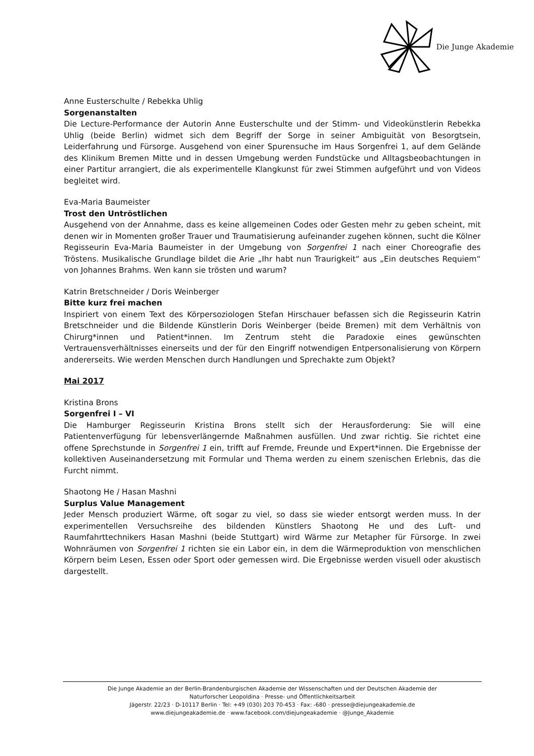Die Junge Akademie
Anne Eusterschulte / Rebekka Uhlig
Sorgenanstalten
Die Lecture-Performance der Autorin Anne Eusterschulte und der Stimm- und Videokünstlerin Rebekka Uhlig (beide Berlin) widmet sich dem Begriff der Sorge in seiner Ambiguität von Besorgtsein, Leiderfahrung und Fürsorge. Ausgehend von einer Spurensuche im Haus Sorgenfrei 1, auf dem Gelände des Klinikum Bremen Mitte und in dessen Umgebung werden Fundstücke und Alltagsbeobachtungen in einer Partitur arrangiert, die als experimentelle Klangkunst für zwei Stimmen aufgeführt und von Videos begleitet wird.
Eva-Maria Baumeister
Trost den Untröstlichen
Ausgehend von der Annahme, dass es keine allgemeinen Codes oder Gesten mehr zu geben scheint, mit denen wir in Momenten großer Trauer und Traumatisierung aufeinander zugehen können, sucht die Kölner Regisseurin Eva-Maria Baumeister in der Umgebung von Sorgenfrei 1 nach einer Choreografie des Tröstens. Musikalische Grundlage bildet die Arie „Ihr habt nun Traurigkeit“ aus „Ein deutsches Requiem“ von Johannes Brahms. Wen kann sie trösten und warum?
Katrin Bretschneider / Doris Weinberger
Bitte kurz frei machen
Inspiriert von einem Text des Körpersoziologen Stefan Hirschauer befassen sich die Regisseurin Katrin Bretschneider und die Bildende Künstlerin Doris Weinberger (beide Bremen) mit dem Verhältnis von Chirurg*innen und Patient*innen. Im Zentrum steht die Paradoxie eines gewünschten Vertrauensverhältnisses einerseits und der für den Eingriff notwendigen Entpersonalisierung von Körpern andererseits. Wie werden Menschen durch Handlungen und Sprechakte zum Objekt?
Mai 2017
Kristina Brons
Sorgenfrei I – VI
Die Hamburger Regisseurin Kristina Brons stellt sich der Herausforderung: Sie will eine Patientenverfügung für lebensverlängernde Maßnahmen ausfüllen. Und zwar richtig. Sie richtet eine offene Sprechstunde in Sorgenfrei 1 ein, trifft auf Fremde, Freunde und Expert*innen. Die Ergebnisse der kollektiven Auseinandersetzung mit Formular und Thema werden zu einem szenischen Erlebnis, das die Furcht nimmt.
Shaotong He / Hasan Mashni
Surplus Value Management
Jeder Mensch produziert Wärme, oft sogar zu viel, so dass sie wieder entsorgt werden muss. In der experimentellen Versuchsreihe des bildenden Künstlers Shaotong He und des Luft- und Raumfahrttechnikers Hasan Mashni (beide Stuttgart) wird Wärme zur Metapher für Fürsorge. In zwei Wohnräumen von Sorgenfrei 1 richten sie ein Labor ein, in dem die Wärmeproduktion von menschlichen Körpern beim Lesen, Essen oder Sport oder gemessen wird. Die Ergebnisse werden visuell oder akustisch dargestellt.
Die Junge Akademie an der Berlin-Brandenburgischen Akademie der Wissenschaften und der Deutschen Akademie der
Naturforscher Leopoldina · Presse- und Öffentlichkeitsarbeit
Jägerstr. 22/23 · D-10117 Berlin · Tel: +49 (030) 203 70-453 · Fax: -680 · presse@diejungeakademie.de
www.diejungeakademie.de · www.facebook.com/diejungeakademie · @Junge_Akademie